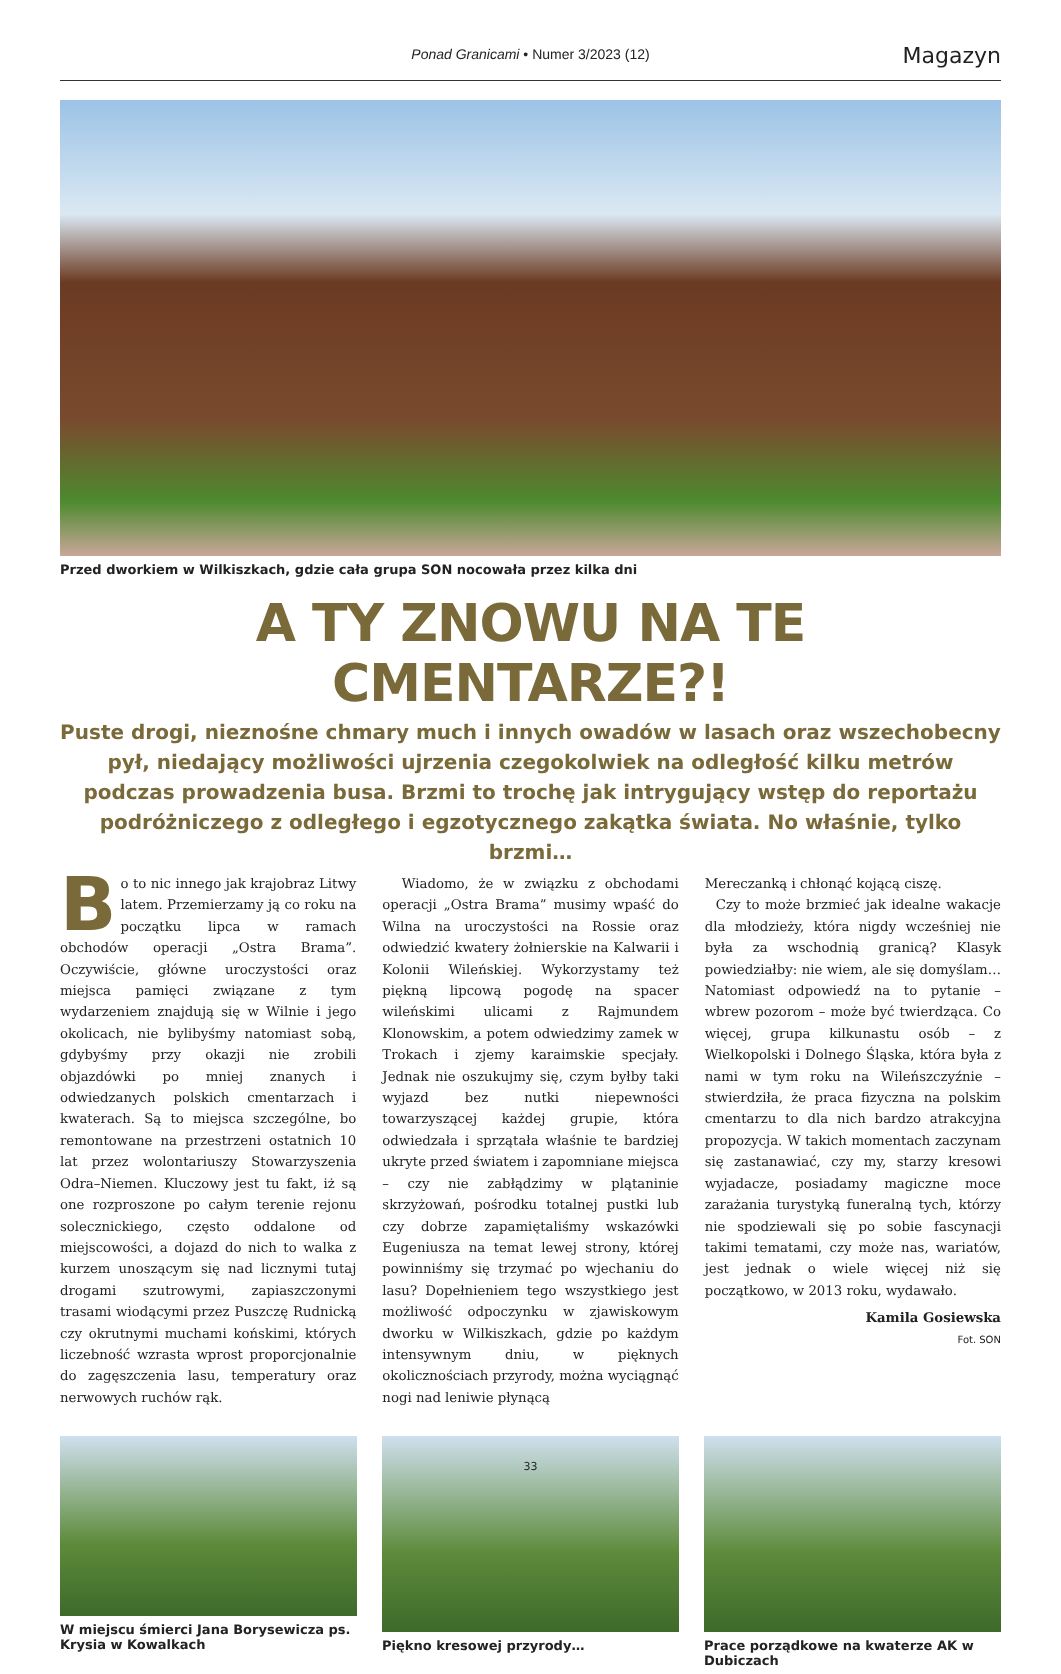Ponad Granicami • Numer 3/2023 (12) Magazyn
Przed dworkiem w Wilkiszkach, gdzie cała grupa SON nocowała przez kilka dni
A TY ZNOWU NA TE CMENTARZE?!
Puste drogi, nieznośne chmary much i innych owadów w lasach oraz wszechobecny pył, niedający możliwości ujrzenia czegokolwiek na odległość kilku metrów podczas prowadzenia busa. Brzmi to trochę jak intrygujący wstęp do reportażu podróżniczego z odległego i egzotycznego zakątka świata. No właśnie, tylko brzmi…
Bo to nic innego jak krajobraz Litwy latem. Przemierzamy ją co roku na początku lipca w ramach obchodów operacji „Ostra Brama”. Oczywiście, główne uroczystości oraz miejsca pamięci związane z tym wydarzeniem znajdują się w Wilnie i jego okolicach, nie bylibyśmy natomiast sobą, gdybyśmy przy okazji nie zrobili objazdówki po mniej znanych i odwiedzanych polskich cmentarzach i kwaterach. Są to miejsca szczególne, bo remontowane na przestrzeni ostatnich 10 lat przez wolontariuszy Stowarzyszenia Odra–Niemen. Kluczowy jest tu fakt, iż są one rozproszone po całym terenie rejonu solecznickiego, często oddalone od miejscowości, a dojazd do nich to walka z kurzem unoszącym się nad licznymi tutaj drogami szutrowymi, zapiaszczonymi trasami wiodącymi przez Puszczę Rudnicką czy okrutnymi muchami końskimi, których liczebność wzrasta wprost proporcjonalnie do zagęszczenia lasu, temperatury oraz nerwowych ruchów rąk.
Wiadomo, że w związku z obchodami operacji „Ostra Brama” musimy wpaść do Wilna na uroczystości na Rossie oraz odwiedzić kwatery żołnierskie na Kalwarii i Kolonii Wileńskiej. Wykorzystamy też piękną lipcową pogodę na spacer wileńskimi ulicami z Rajmundem Klonowskim, a potem odwiedzimy zamek w Trokach i zjemy karaimskie specjały. Jednak nie oszukujmy się, czym byłby taki wyjazd bez nutki niepewności towarzyszącej każdej grupie, która odwiedzała i sprzątała właśnie te bardziej ukryte przed światem i zapomniane miejsca – czy nie zabłądzimy w plątaninie skrzyżowań, pośrodku totalnej pustki lub czy dobrze zapamiętaliśmy wskazówki Eugeniusza na temat lewej strony, której powinniśmy się trzymać po wjechaniu do lasu? Dopełnieniem tego wszystkiego jest możliwość odpoczynku w zjawiskowym dworku w Wilkiszkach, gdzie po każdym intensywnym dniu, w pięknych okolicznościach przyrody, można wyciągnąć nogi nad leniwie płynącą
Mereczanką i chłonąć kojącą ciszę.
Czy to może brzmieć jak idealne wakacje dla młodzieży, która nigdy wcześniej nie była za wschodnią granicą? Klasyk powiedziałby: nie wiem, ale się domyślam… Natomiast odpowiedź na to pytanie – wbrew pozorom – może być twierdząca. Co więcej, grupa kilkunastu osób – z Wielkopolski i Dolnego Śląska, która była z nami w tym roku na Wileńszczyźnie – stwierdziła, że praca fizyczna na polskim cmentarzu to dla nich bardzo atrakcyjna propozycja. W takich momentach zaczynam się zastanawiać, czy my, starzy kresowi wyjadacze, posiadamy magiczne moce zarażania turystyką funeralną tych, którzy nie spodziewali się po sobie fascynacji takimi tematami, czy może nas, wariatów, jest jednak o wiele więcej niż się początkowo, w 2013 roku, wydawało.
Kamila Gosiewska
Fot. SON
W miejscu śmierci Jana Borysewicza ps. Krysia w Kowalkach
Piękno kresowej przyrody… Prace porządkowe na kwaterze AK w Dubiczach
33